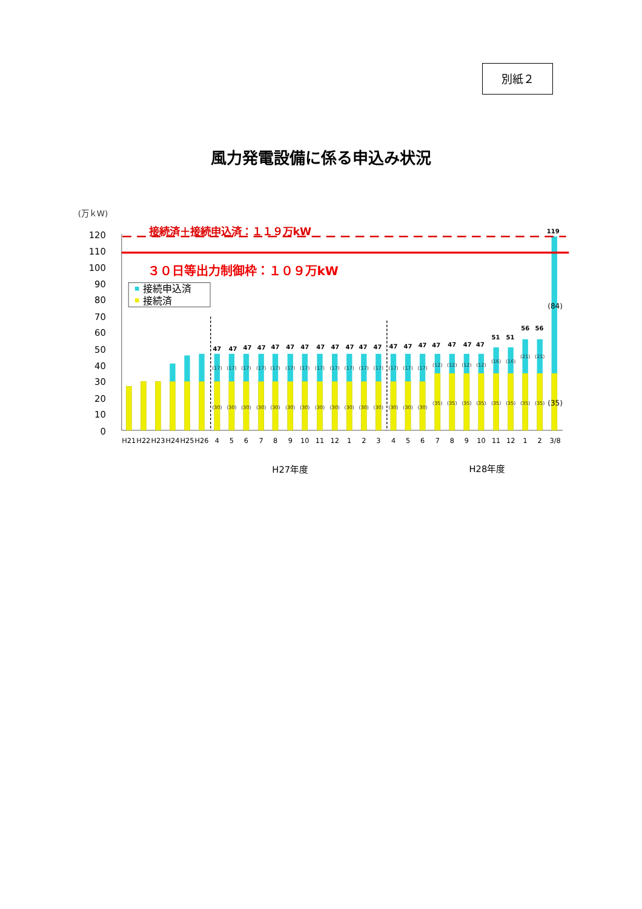別紙２
風力発電設備に係る申込み状況
(万ｋW)
120
110
100
90
80
70
60
50
40
30
20
10
0
接続済＋接続申込済：１１９万kW
３０日等出力制御枠：１０９万kW
接続申込済
接続済
47
47
47
47
47
47
47
47
47
47
47
47
47
47
47
47
47
47
47
51
51
56
56
119
(17)
(17)
(17)
(17)
(17)
(17)
(17)
(17)
(17)
(17)
(17)
(17)
(17)
(17)
(17)
(12)
(12)
(12)
(12)
(16)
(16)
(21)
(21)
(30)
(30)
(30)
(30)
(30)
(30)
(30)
(30)
(30)
(30)
(30)
(30)
(30)
(30)
(30)
(35)
(35)
(35)
(35)
(35)
(35)
(35)
(35)
(84)
(35)
H21
H22
H23
H24
H25
H26
4
5
6
7
8
9
10
11
12
1
2
3
4
5
6
7
8
9
10
11
12
1
2
3/8
H27年度
H28年度